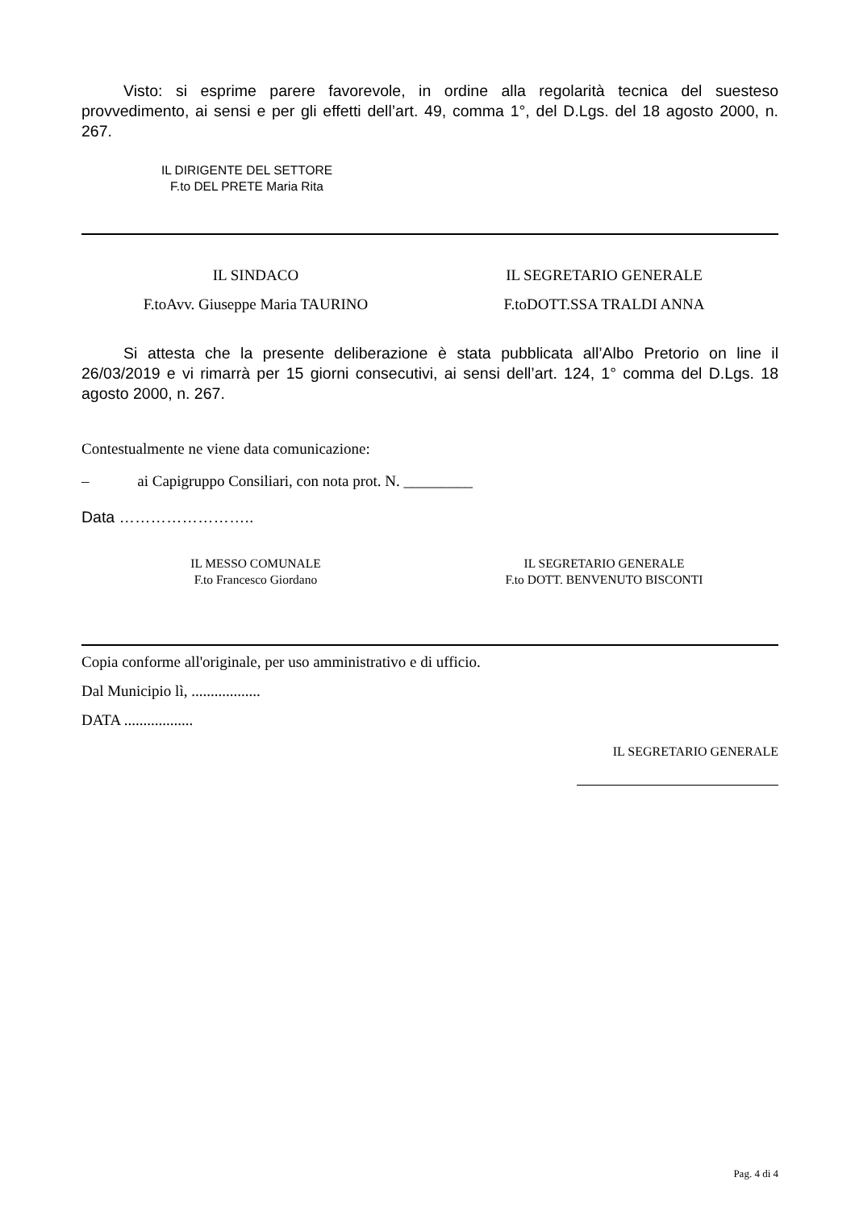Visto: si esprime parere favorevole, in ordine alla regolarità tecnica del suesteso provvedimento, ai sensi e per gli effetti dell’art. 49, comma 1°, del D.Lgs. del 18 agosto 2000, n. 267.
IL DIRIGENTE DEL SETTORE
F.to DEL PRETE Maria Rita
IL SINDACO
F.toAvv. Giuseppe Maria TAURINO
IL SEGRETARIO GENERALE
F.toDOTT.SSA TRALDI ANNA
Si attesta che la presente deliberazione è stata pubblicata all’Albo Pretorio on line il 26/03/2019 e vi rimarrà per 15 giorni consecutivi, ai sensi dell’art. 124, 1° comma del D.Lgs. 18 agosto 2000, n. 267.
Contestualmente ne viene data comunicazione:
– ai Capigruppo Consiliari, con nota prot. N. _________
Data ……………………..
IL MESSO COMUNALE
F.to Francesco Giordano
IL SEGRETARIO GENERALE
F.to DOTT. BENVENUTO BISCONTI
Copia conforme all'originale, per uso amministrativo e di ufficio.
Dal Municipio lì, ..................
DATA ..................
IL SEGRETARIO GENERALE
Pag. 4 di 4